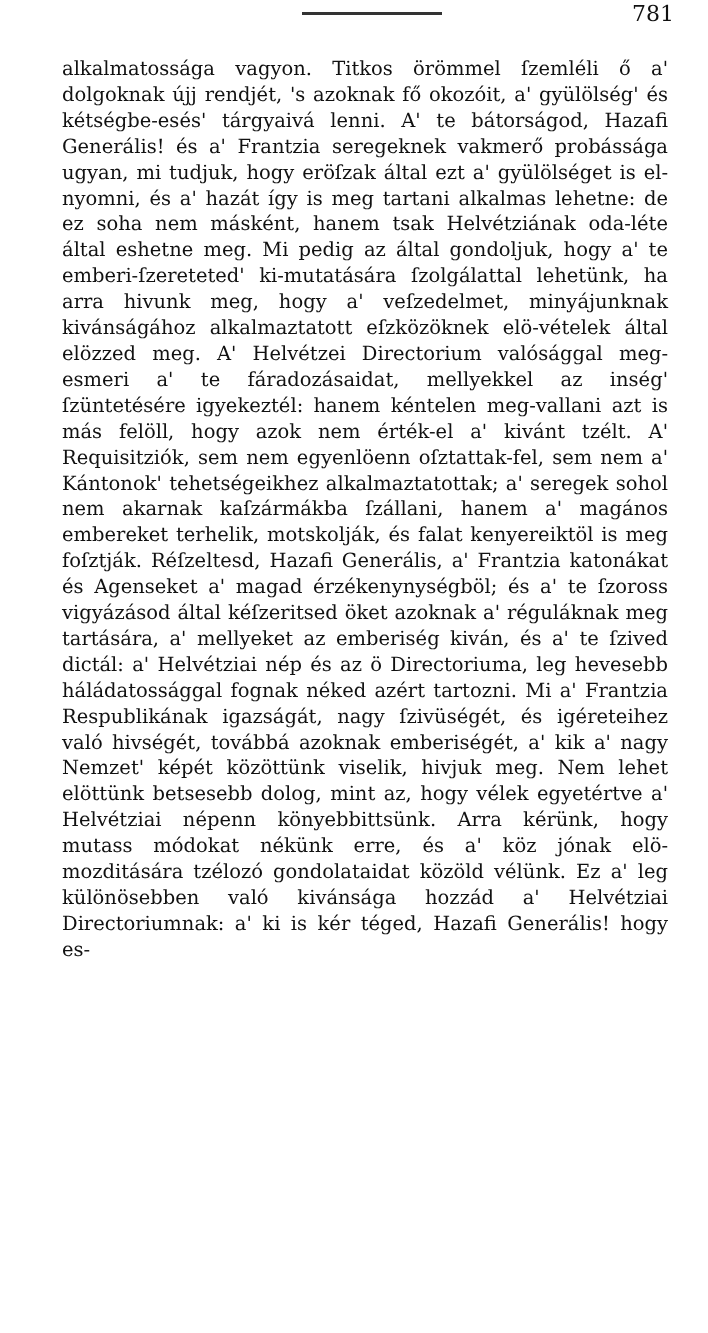781
alkalmatossága vagyon. Titkos örömmel ſzemléli ő a' dolgoknak újj rendjét, 's azoknak fő okozóit, a' gyülölség' és kétségbe-esés' tárgyaivá lenni. A' te bátorságod, Hazafi Generális! és a' Frantzia seregeknek vakmerő probássága ugyan, mi tudjuk, hogy eröſzak által ezt a' gyülölséget is el-nyomni, és a' hazát így is meg tartani alkalmas lehetne: de ez soha nem másként, hanem tsak Helvétziának oda-léte által eshetne meg. Mi pedig az által gondoljuk, hogy a' te emberi-ſzereteted' ki-mutatására ſzolgálattal lehetünk, ha arra hivunk meg, hogy a' veſzedelmet, minyájunknak kivánságához alkalmaztatott eſzközöknek elö-vételek által elözzed meg. A' Helvétzei Directorium valósággal meg-esmeri a' te fáradozásaidat, mellyekkel az inség' ſzüntetésére igyekeztél: hanem kéntelen meg-vallani azt is más felöll, hogy azok nem érték-el a' kivánt tzélt. A' Requisitziók, sem nem egyenlöenn oſztattak-fel, sem nem a' Kántonok' tehetségeikhez alkalmaztatottak; a' seregek sohol nem akarnak kaſzármákba ſzállani, hanem a' magános embereket terhelik, motskolják, és falat kenyereiktöl is meg foſztják. Réſzeltesd, Hazafi Generális, a' Frantzia katonákat és Agenseket a' magad érzékenynységböl; és a' te ſzoross vigyázásod által kéſzeritsed öket azoknak a' réguláknak meg tartására, a' mellyeket az emberiség kiván, és a' te ſzived dictál: a' Helvétziai nép és az ö Directoriuma, leg hevesebb háládatossággal fognak néked azért tartozni. Mi a' Frantzia Respublikának igazságát, nagy ſzivüségét, és igéreteihez való hivségét, továbbá azoknak emberiségét, a' kik a' nagy Nemzet' képét közöttünk viselik, hivjuk meg. Nem lehet elöttünk betsesebb dolog, mint az, hogy vélek egyetértve a' Helvétziai népenn könyebbittsünk. Arra kérünk, hogy mutass módokat nékünk erre, és a' köz jónak elö-mozditására tzélozó gondolataidat közöld vélünk. Ez a' leg különösebben való kivánsága hozzád a' Helvétziai Directoriumnak: a' ki is kér téged, Hazafi Generális! hogy es-